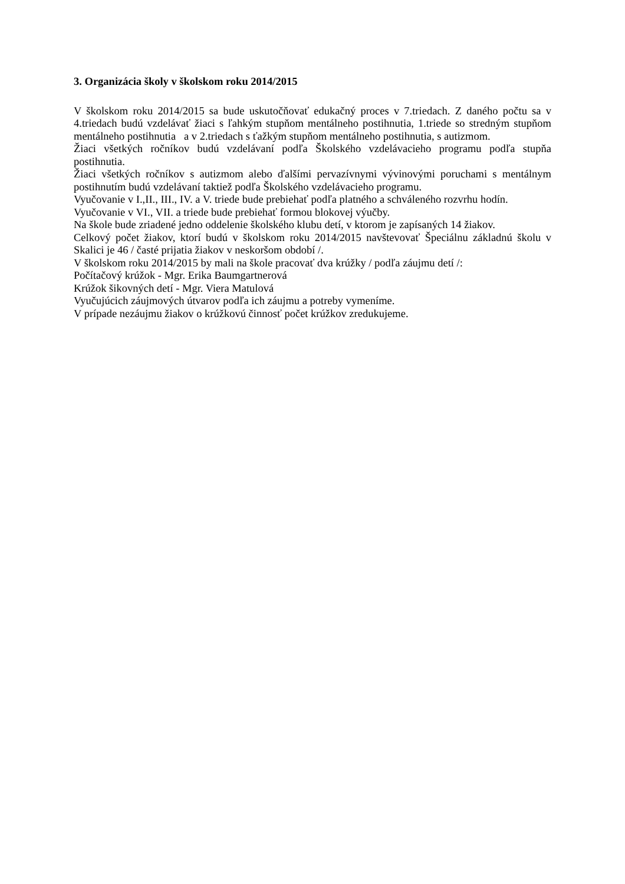3. Organizácia školy v školskom roku 2014/2015
V školskom roku 2014/2015 sa bude uskutočňovať edukačný proces v 7.triedach. Z daného počtu sa v 4.triedach budú vzdelávať žiaci s ľahkým stupňom mentálneho postihnutia, 1.triede so stredným stupňom mentálneho postihnutia a v 2.triedach s ťažkým stupňom mentálneho postihnutia, s autizmom.
Žiaci všetkých ročníkov budú vzdelávaní podľa Školského vzdelávacieho programu podľa stupňa postihnutia.
Žiaci všetkých ročníkov s autizmom alebo ďalšími pervazívnymi vývinovými poruchami s mentálnym postihnutím budú vzdelávaní taktiež podľa Školského vzdelávacieho programu.
Vyučovanie v I.,II., III., IV. a V. triede bude prebiehať podľa platného a schváleného rozvrhu hodín.
Vyučovanie v VI., VII. a triede bude prebiehať formou blokovej výučby.
Na škole bude zriadené jedno oddelenie školského klubu detí, v ktorom je zapísaných 14 žiakov.
Celkový počet žiakov, ktorí budú v školskom roku 2014/2015 navštevovať Špeciálnu základnú školu v Skalici je 46 / časté prijatia žiakov v neskoršom období /.
V školskom roku 2014/2015 by mali na škole pracovať dva krúžky / podľa záujmu detí /:
Počítačový krúžok - Mgr. Erika Baumgartnerová
Krúžok šikovných detí - Mgr. Viera Matulová
Vyučujúcich záujmových útvarov podľa ich záujmu a potreby vymeníme.
V prípade nezáujmu žiakov o krúžkovú činnosť počet krúžkov zredukujeme.